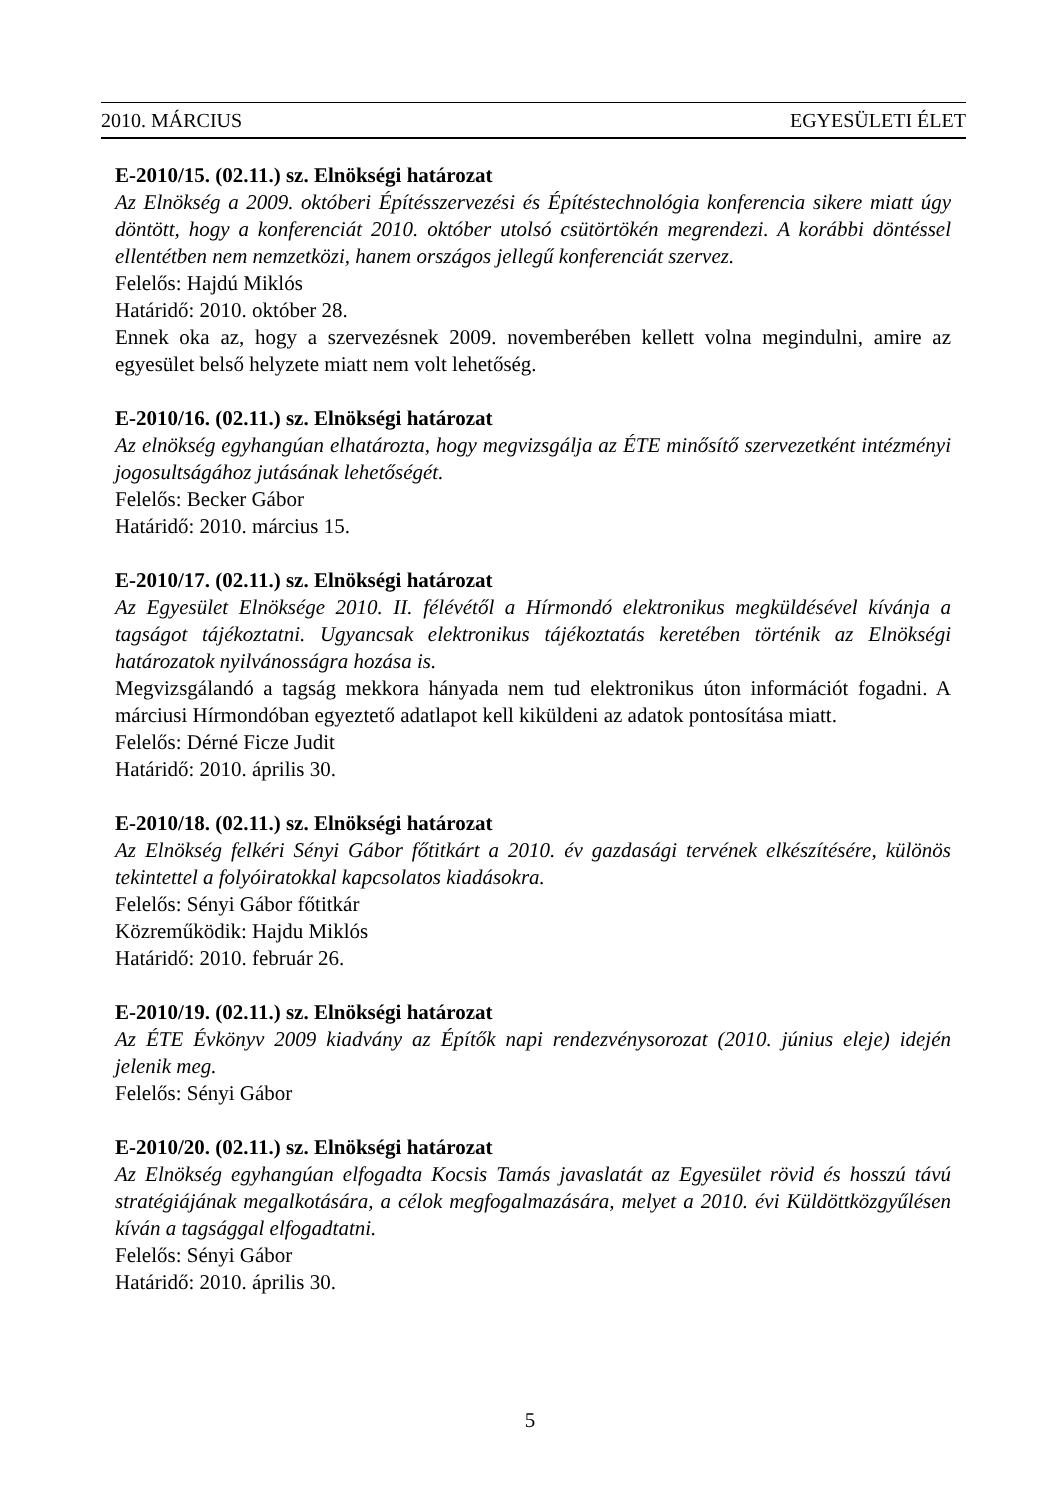2010. MÁRCIUS EGYESÜLETI ÉLET
E-2010/15. (02.11.) sz. Elnökségi határozat
Az Elnökség a 2009. októberi Építésszervezési és Építéstechnológia konferencia sikere miatt úgy döntött, hogy a konferenciát 2010. október utolsó csütörtökén megrendezi. A korábbi döntéssel ellentétben nem nemzetközi, hanem országos jellegű konferenciát szervez.
Felelős: Hajdú Miklós
Határidő: 2010. október 28.
Ennek oka az, hogy a szervezésnek 2009. novemberében kellett volna megindulni, amire az egyesület belső helyzete miatt nem volt lehetőség.
E-2010/16. (02.11.) sz. Elnökségi határozat
Az elnökség egyhangúan elhatározta, hogy megvizsgálja az ÉTE minősítő szervezetként intézményi jogosultságához jutásának lehetőségét.
Felelős: Becker Gábor
Határidő: 2010. március 15.
E-2010/17. (02.11.) sz. Elnökségi határozat
Az Egyesület Elnöksége 2010. II. félévétől a Hírmondó elektronikus megküldésével kívánja a tagságot tájékoztatni. Ugyancsak elektronikus tájékoztatás keretében történik az Elnökségi határozatok nyilvánosságra hozása is.
Megvizsgálandó a tagság mekkora hányada nem tud elektronikus úton információt fogadni. A márciusi Hírmondóban egyeztető adatlapot kell kiküldeni az adatok pontosítása miatt.
Felelős: Dérné Ficze Judit
Határidő: 2010. április 30.
E-2010/18. (02.11.) sz. Elnökségi határozat
Az Elnökség felkéri Sényi Gábor főtitkárt a 2010. év gazdasági tervének elkészítésére, különös tekintettel a folyóiratokkal kapcsolatos kiadásokra.
Felelős: Sényi Gábor főtitkár
Közreműködik: Hajdu Miklós
Határidő: 2010. február 26.
E-2010/19. (02.11.) sz. Elnökségi határozat
Az ÉTE Évkönyv 2009 kiadvány az Építők napi rendezvénysorozat (2010. június eleje) idején jelenik meg.
Felelős: Sényi Gábor
E-2010/20. (02.11.) sz. Elnökségi határozat
Az Elnökség egyhangúan elfogadta Kocsis Tamás javaslatát az Egyesület rövid és hosszú távú stratégiájának megalkotására, a célok megfogalmazására, melyet a 2010. évi Küldöttközgyűlésen kíván a tagsággal elfogadtatni.
Felelős: Sényi Gábor
Határidő: 2010. április 30.
5